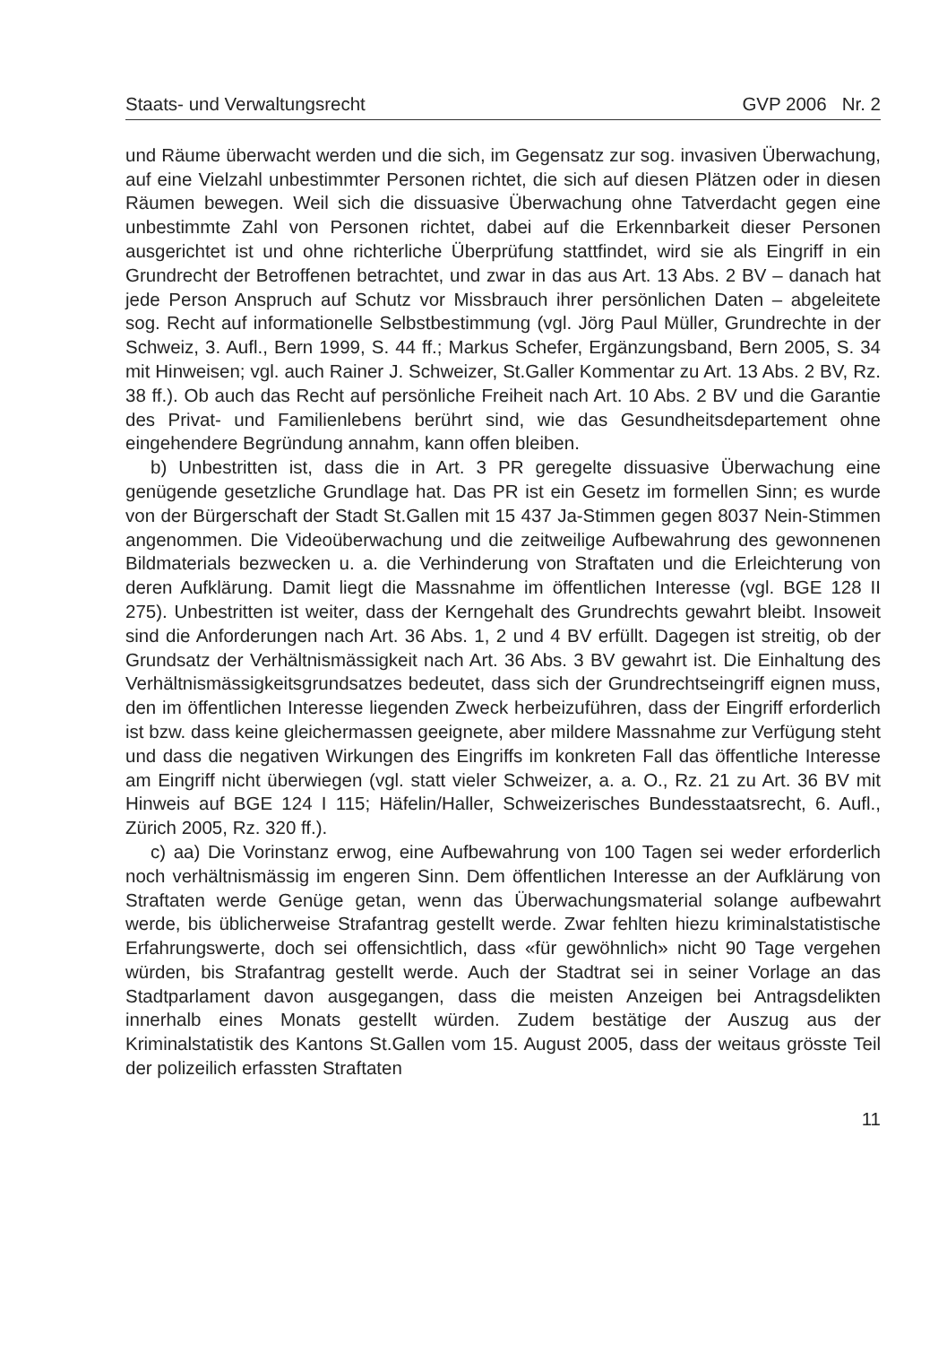Staats- und Verwaltungsrecht GVP 2006 Nr. 2
und Räume überwacht werden und die sich, im Gegensatz zur sog. invasiven Überwachung, auf eine Vielzahl unbestimmter Personen richtet, die sich auf diesen Plätzen oder in diesen Räumen bewegen. Weil sich die dissuasive Überwachung ohne Tatverdacht gegen eine unbestimmte Zahl von Personen richtet, dabei auf die Erkennbarkeit dieser Personen ausgerichtet ist und ohne richterliche Überprüfung stattfindet, wird sie als Eingriff in ein Grundrecht der Betroffenen betrachtet, und zwar in das aus Art. 13 Abs. 2 BV – danach hat jede Person Anspruch auf Schutz vor Missbrauch ihrer persönlichen Daten – abgeleitete sog. Recht auf informationelle Selbstbestimmung (vgl. Jörg Paul Müller, Grundrechte in der Schweiz, 3. Aufl., Bern 1999, S. 44 ff.; Markus Schefer, Ergänzungsband, Bern 2005, S. 34 mit Hinweisen; vgl. auch Rainer J. Schweizer, St.Galler Kommentar zu Art. 13 Abs. 2 BV, Rz. 38 ff.). Ob auch das Recht auf persönliche Freiheit nach Art. 10 Abs. 2 BV und die Garantie des Privat- und Familienlebens berührt sind, wie das Gesundheitsdepartement ohne eingehendere Begründung annahm, kann offen bleiben.
b) Unbestritten ist, dass die in Art. 3 PR geregelte dissuasive Überwachung eine genügende gesetzliche Grundlage hat. Das PR ist ein Gesetz im formellen Sinn; es wurde von der Bürgerschaft der Stadt St.Gallen mit 15 437 Ja-Stimmen gegen 8037 Nein-Stimmen angenommen. Die Videoüberwachung und die zeitweilige Aufbewahrung des gewonnenen Bildmaterials bezwecken u. a. die Verhinderung von Straftaten und die Erleichterung von deren Aufklärung. Damit liegt die Massnahme im öffentlichen Interesse (vgl. BGE 128 II 275). Unbestritten ist weiter, dass der Kerngehalt des Grundrechts gewahrt bleibt. Insoweit sind die Anforderungen nach Art. 36 Abs. 1, 2 und 4 BV erfüllt. Dagegen ist streitig, ob der Grundsatz der Verhältnismässigkeit nach Art. 36 Abs. 3 BV gewahrt ist. Die Einhaltung des Verhältnismässigkeitsgrundsatzes bedeutet, dass sich der Grundrechtseingriff eignen muss, den im öffentlichen Interesse liegenden Zweck herbeizuführen, dass der Eingriff erforderlich ist bzw. dass keine gleichermassen geeignete, aber mildere Massnahme zur Verfügung steht und dass die negativen Wirkungen des Eingriffs im konkreten Fall das öffentliche Interesse am Eingriff nicht überwiegen (vgl. statt vieler Schweizer, a. a. O., Rz. 21 zu Art. 36 BV mit Hinweis auf BGE 124 I 115; Häfelin/Haller, Schweizerisches Bundesstaatsrecht, 6. Aufl., Zürich 2005, Rz. 320 ff.).
c) aa) Die Vorinstanz erwog, eine Aufbewahrung von 100 Tagen sei weder erforderlich noch verhältnismässig im engeren Sinn. Dem öffentlichen Interesse an der Aufklärung von Straftaten werde Genüge getan, wenn das Überwachungsmaterial solange aufbewahrt werde, bis üblicherweise Strafantrag gestellt werde. Zwar fehlten hiezu kriminalstatistische Erfahrungswerte, doch sei offensichtlich, dass «für gewöhnlich» nicht 90 Tage vergehen würden, bis Strafantrag gestellt werde. Auch der Stadtrat sei in seiner Vorlage an das Stadtparlament davon ausgegangen, dass die meisten Anzeigen bei Antragsdelikten innerhalb eines Monats gestellt würden. Zudem bestätige der Auszug aus der Kriminalstatistik des Kantons St.Gallen vom 15. August 2005, dass der weitaus grösste Teil der polizeilich erfassten Straftaten
11